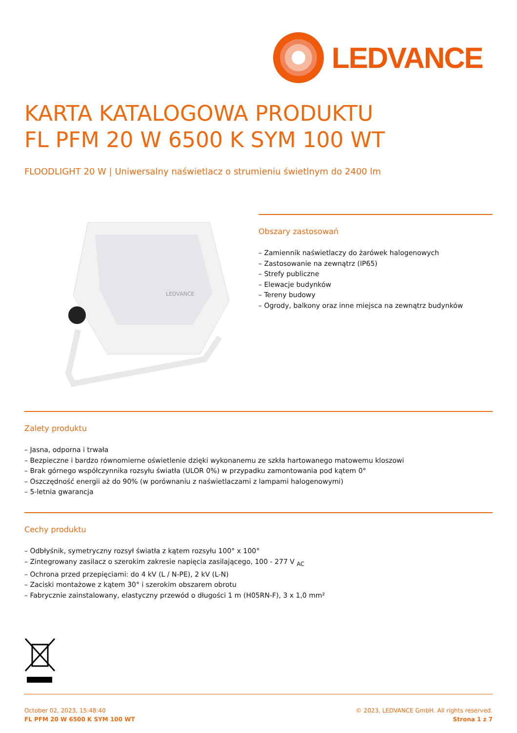LEDVANCE
KARTA KATALOGOWA PRODUKTU
FL PFM 20 W 6500 K SYM 100 WT
FLOODLIGHT 20 W | Uniwersalny naświetlacz o strumieniu świetlnym do 2400 lm
LEDVANCE
Obszary zastosowań
– Zamiennik naświetlaczy do żarówek halogenowych
– Zastosowanie na zewnątrz (IP65)
– Strefy publiczne
– Elewacje budynków
– Tereny budowy
– Ogrody, balkony oraz inne miejsca na zewnątrz budynków
Zalety produktu
– Jasna, odporna i trwała
– Bezpieczne i bardzo równomierne oświetlenie dzięki wykonanemu ze szkła hartowanego matowemu kloszowi
– Brak górnego współczynnika rozsyłu światła (ULOR 0%) w przypadku zamontowania pod kątem 0°
– Oszczędność energii aż do 90% (w porównaniu z naświetlaczami z lampami halogenowymi)
– 5-letnia gwarancja
Cechy produktu
– Odbłyśnik, symetryczny rozsył światła z kątem rozsyłu 100° x 100°
– Zintegrowany zasilacz o szerokim zakresie napięcia zasilającego, 100 - 277 V <sub>AC</sub>
– Ochrona przed przepięciami: do 4 kV (L / N-PE), 2 kV (L-N)
– Zaciski montażowe z kątem 30° i szerokim obszarem obrotu
– Fabrycznie zainstalowany, elastyczny przewód o długości 1 m (H05RN-F), 3 x 1,0 mm²
October 02, 2023, 15:48:40
FL PFM 20 W 6500 K SYM 100 WT
© 2023, LEDVANCE GmbH. All rights reserved.
Strona 1 z 7